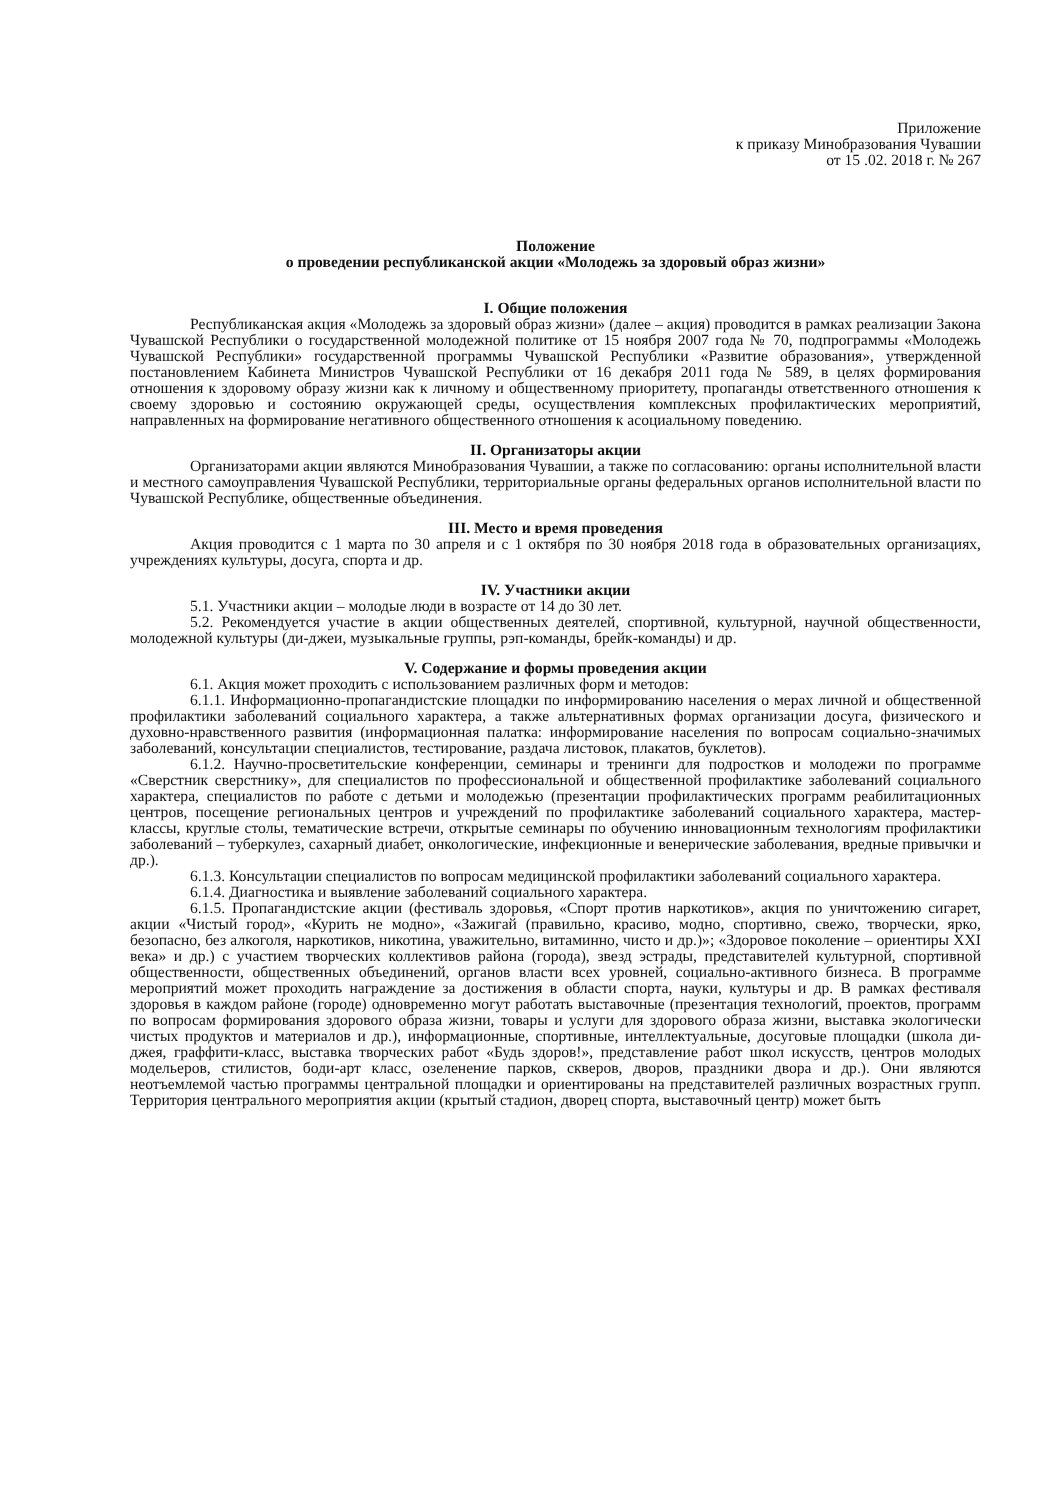Приложение
к приказу Минобразования Чувашии
от 15 .02. 2018 г. № 267
Положение
о проведении республиканской акции «Молодежь за здоровый образ жизни»
I. Общие положения
Республиканская акция «Молодежь за здоровый образ жизни» (далее – акция) проводится в рамках реализации Закона Чувашской Республики о государственной молодежной политике от 15 ноября 2007 года № 70, подпрограммы «Молодежь Чувашской Республики» государственной программы Чувашской Республики «Развитие образования», утвержденной постановлением Кабинета Министров Чувашской Республики от 16 декабря 2011 года № 589, в целях формирования отношения к здоровому образу жизни как к личному и общественному приоритету, пропаганды ответственного отношения к своему здоровью и состоянию окружающей среды, осуществления комплексных профилактических мероприятий, направленных на формирование негативного общественного отношения к асоциальному поведению.
II. Организаторы акции
Организаторами акции являются Минобразования Чувашии, а также по согласованию: органы исполнительной власти и местного самоуправления Чувашской Республики, территориальные органы федеральных органов исполнительной власти по Чувашской Республике, общественные объединения.
III. Место и время проведения
Акция проводится с 1 марта по 30 апреля и с 1 октября по 30 ноября 2018 года в образовательных организациях, учреждениях культуры, досуга, спорта и др.
IV. Участники акции
5.1. Участники акции – молодые люди в возрасте от 14 до 30 лет.
5.2. Рекомендуется участие в акции общественных деятелей, спортивной, культурной, научной общественности, молодежной культуры (ди-джеи, музыкальные группы, рэп-команды, брейк-команды) и др.
V. Содержание и формы проведения акции
6.1. Акция может проходить с использованием различных форм и методов:
6.1.1. Информационно-пропагандистские площадки по информированию населения о мерах личной и общественной профилактики заболеваний социального характера, а также альтернативных формах организации досуга, физического и духовно-нравственного развития (информационная палатка: информирование населения по вопросам социально-значимых заболеваний, консультации специалистов, тестирование, раздача листовок, плакатов, буклетов).
6.1.2. Научно-просветительские конференции, семинары и тренинги для подростков и молодежи по программе «Сверстник сверстнику», для специалистов по профессиональной и общественной профилактике заболеваний социального характера, специалистов по работе с детьми и молодежью (презентации профилактических программ реабилитационных центров, посещение региональных центров и учреждений по профилактике заболеваний социального характера, мастер-классы, круглые столы, тематические встречи, открытые семинары по обучению инновационным технологиям профилактики заболеваний – туберкулез, сахарный диабет, онкологические, инфекционные и венерические заболевания, вредные привычки и др.).
6.1.3. Консультации специалистов по вопросам медицинской профилактики заболеваний социального характера.
6.1.4. Диагностика и выявление заболеваний социального характера.
6.1.5. Пропагандистские акции (фестиваль здоровья, «Спорт против наркотиков», акция по уничтожению сигарет, акции «Чистый город», «Курить не модно», «Зажигай (правильно, красиво, модно, спортивно, свежо, творчески, ярко, безопасно, без алкоголя, наркотиков, никотина, уважительно, витаминно, чисто и др.)»; «Здоровое поколение – ориентиры XXI века» и др.) с участием творческих коллективов района (города), звезд эстрады, представителей культурной, спортивной общественности, общественных объединений, органов власти всех уровней, социально-активного бизнеса. В программе мероприятий может проходить награждение за достижения в области спорта, науки, культуры и др. В рамках фестиваля здоровья в каждом районе (городе) одновременно могут работать выставочные (презентация технологий, проектов, программ по вопросам формирования здорового образа жизни, товары и услуги для здорового образа жизни, выставка экологически чистых продуктов и материалов и др.), информационные, спортивные, интеллектуальные, досуговые площадки (школа ди-джея, граффити-класс, выставка творческих работ «Будь здоров!», представление работ школ искусств, центров молодых модельеров, стилистов, боди-арт класс, озеленение парков, скверов, дворов, праздники двора и др.). Они являются неотъемлемой частью программы центральной площадки и ориентированы на представителей различных возрастных групп. Территория центрального мероприятия акции (крытый стадион, дворец спорта, выставочный центр) может быть